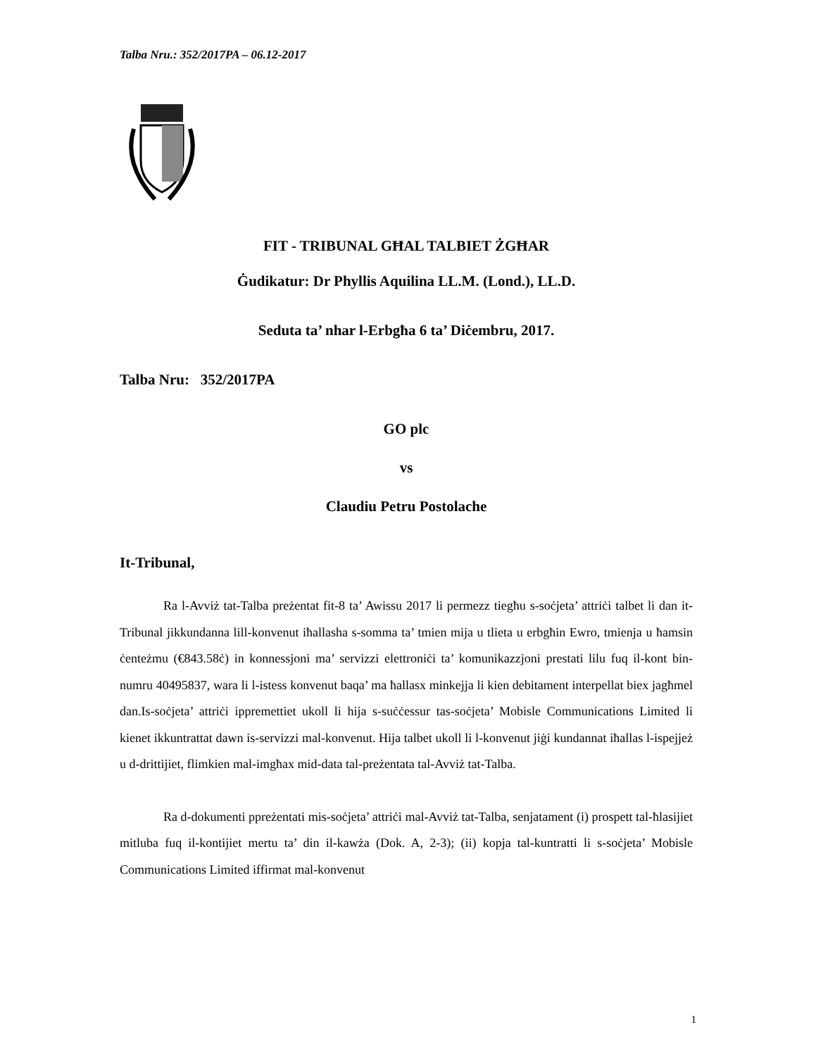Talba Nru.: 352/2017PA – 06.12-2017
FIT - TRIBUNAL GĦAL TALBIET ŻGĦAR
Ġudikatur: Dr Phyllis Aquilina LL.M. (Lond.), LL.D.
Seduta ta’ nhar l-Erbgħa 6 ta’ Diċembru, 2017.
Talba Nru: 352/2017PA
GO plc
vs
Claudiu Petru Postolache
It-Tribunal,
Ra l-Avviż tat-Talba preżentat fit-8 ta’ Awissu 2017 li permezz tiegħu s-soċjeta’ attriċi talbet li dan it-Tribunal jikkundanna lill-konvenut iħallasha s-somma ta’ tmien mija u tlieta u erbgħin Ewro, tmienja u ħamsin ċenteżmu (€843.58ċ) in konnessjoni ma’ servizzi elettroniċi ta’ komunikazzjoni prestati lilu fuq il-kont bin-numru 40495837, wara li l-istess konvenut baqa’ ma ħallasx minkejja li kien debitament interpellat biex jagħmel dan.Is-soċjeta’ attriċi ippremettiet ukoll li hija s-suċċessur tas-soċjeta’ Mobisle Communications Limited li kienet ikkuntrattat dawn is-servizzi mal-konvenut. Hija talbet ukoll li l-konvenut jiġi kundannat iħallas l-ispejjeż u d-drittijiet, flimkien mal-imgħax mid-data tal-preżentata tal-Avviż tat-Talba.
Ra d-dokumenti ppreżentati mis-soċjeta’ attriċi mal-Avviż tat-Talba, senjatament (i) prospett tal-ħlasijiet mitluba fuq il-kontijiet mertu ta’ din il-kawża (Dok. A, 2-3); (ii) kopja tal-kuntratti li s-soċjeta’ Mobisle Communications Limited iffirmat mal-konvenut
1